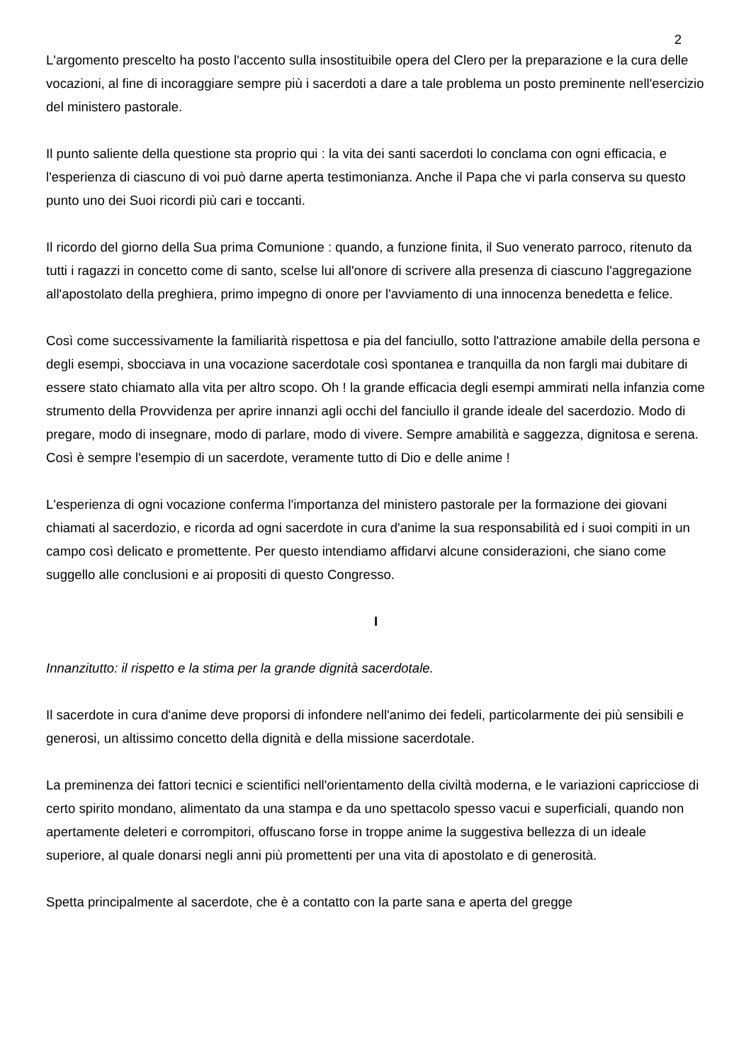2
L'argomento prescelto ha posto l'accento sulla insostituibile opera del Clero per la preparazione e la cura delle vocazioni, al fine di incoraggiare sempre più i sacerdoti a dare a tale problema un posto preminente nell'esercizio del ministero pastorale.
Il punto saliente della questione sta proprio qui : la vita dei santi sacerdoti lo conclama con ogni efficacia, e l'esperienza di ciascuno di voi può darne aperta testimonianza. Anche il Papa che vi parla conserva su questo punto uno dei Suoi ricordi più cari e toccanti.
Il ricordo del giorno della Sua prima Comunione : quando, a funzione finita, il Suo venerato parroco, ritenuto da tutti i ragazzi in concetto come di santo, scelse lui all'onore di scrivere alla presenza di ciascuno l'aggregazione all'apostolato della preghiera, primo impegno di onore per l'avviamento di una innocenza benedetta e felice.
Così come successivamente la familiarità rispettosa e pia del fanciullo, sotto l'attrazione amabile della persona e degli esempi, sbocciava in una vocazione sacerdotale così spontanea e tranquilla da non fargli mai dubitare di essere stato chiamato alla vita per altro scopo. Oh ! la grande efficacia degli esempi ammirati nella infanzia come strumento della Provvidenza per aprire innanzi agli occhi del fanciullo il grande ideale del sacerdozio. Modo di pregare, modo di insegnare, modo di parlare, modo di vivere. Sempre amabilità e saggezza, dignitosa e serena. Così è sempre l'esempio di un sacerdote, veramente tutto di Dio e delle anime !
L'esperienza di ogni vocazione conferma l'importanza del ministero pastorale per la formazione dei giovani chiamati al sacerdozio, e ricorda ad ogni sacerdote in cura d'anime la sua responsabilità ed i suoi compiti in un campo così delicato e promettente. Per questo intendiamo affidarvi alcune considerazioni, che siano come suggello alle conclusioni e ai propositi di questo Congresso.
I
Innanzitutto: il rispetto e la stima per la grande dignità sacerdotale.
Il sacerdote in cura d'anime deve proporsi di infondere nell'animo dei fedeli, particolarmente dei più sensibili e generosi, un altissimo concetto della dignità e della missione sacerdotale.
La preminenza dei fattori tecnici e scientifici nell'orientamento della civiltà moderna, e le variazioni capricciose di certo spirito mondano, alimentato da una stampa e da uno spettacolo spesso vacui e superficiali, quando non apertamente deleteri e corrompitori, offuscano forse in troppe anime la suggestiva bellezza di un ideale superiore, al quale donarsi negli anni più promettenti per una vita di apostolato e di generosità.
Spetta principalmente al sacerdote, che è a contatto con la parte sana e aperta del gregge